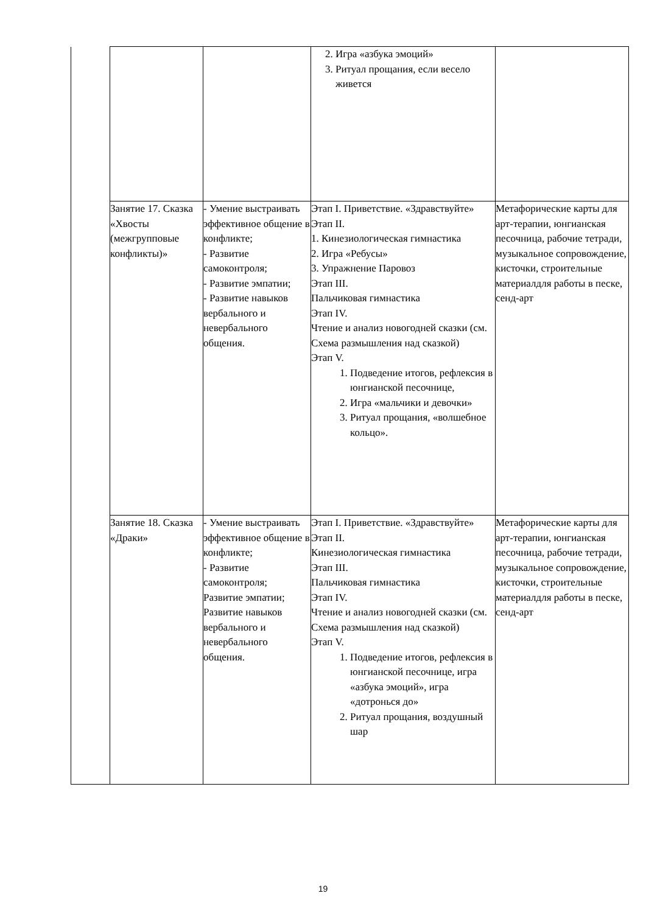| | | | 2. Игра «азбука эмоций» 3. Ритуал прощания, если весело живется | |
| | Занятие 17. Сказка «Хвосты (межгрупповые конфликты)» | - Умение выстраивать эффективное общение в конфликте; - Развитие самоконтроля; - Развитие эмпатии; - Развитие навыков вербального и невербального общения. | Этап I. Приветствие. «Здравствуйте» Этап II. 1. Кинезиологическая гимнастика 2. Игра «Ребусы» 3. Упражнение Паровоз Этап III. Пальчиковая гимнастика Этап IV. Чтение и анализ новогодней сказки (см. Схема размышления над сказкой) Этап V. 1. Подведение итогов, рефлексия в юнгианской песочнице, 2. Игра «мальчики и девочки» 3. Ритуал прощания, «волшебное кольцо». | Метафорические карты для арт-терапии, юнгианская песочница, рабочие тетради, музыкальное сопровождение, кисточки, строительные материалдля работы в песке, сенд-арт |
| | Занятие 18. Сказка «Драки» | - Умение выстраивать эффективное общение в конфликте; - Развитие самоконтроля; Развитие эмпатии; Развитие навыков вербального и невербального общения. | Этап I. Приветствие. «Здравствуйте» Этап II. Кинезиологическая гимнастика Этап III. Пальчиковая гимнастика Этап IV. Чтение и анализ новогодней сказки (см. Схема размышления над сказкой) Этап V. 1. Подведение итогов, рефлексия в юнгианской песочнице, игра «азбука эмоций», игра «дотронься до» 2. Ритуал прощания, воздушный шар | Метафорические карты для арт-терапии, юнгианская песочница, рабочие тетради, музыкальное сопровождение, кисточки, строительные материалдля работы в песке, сенд-арт |
19